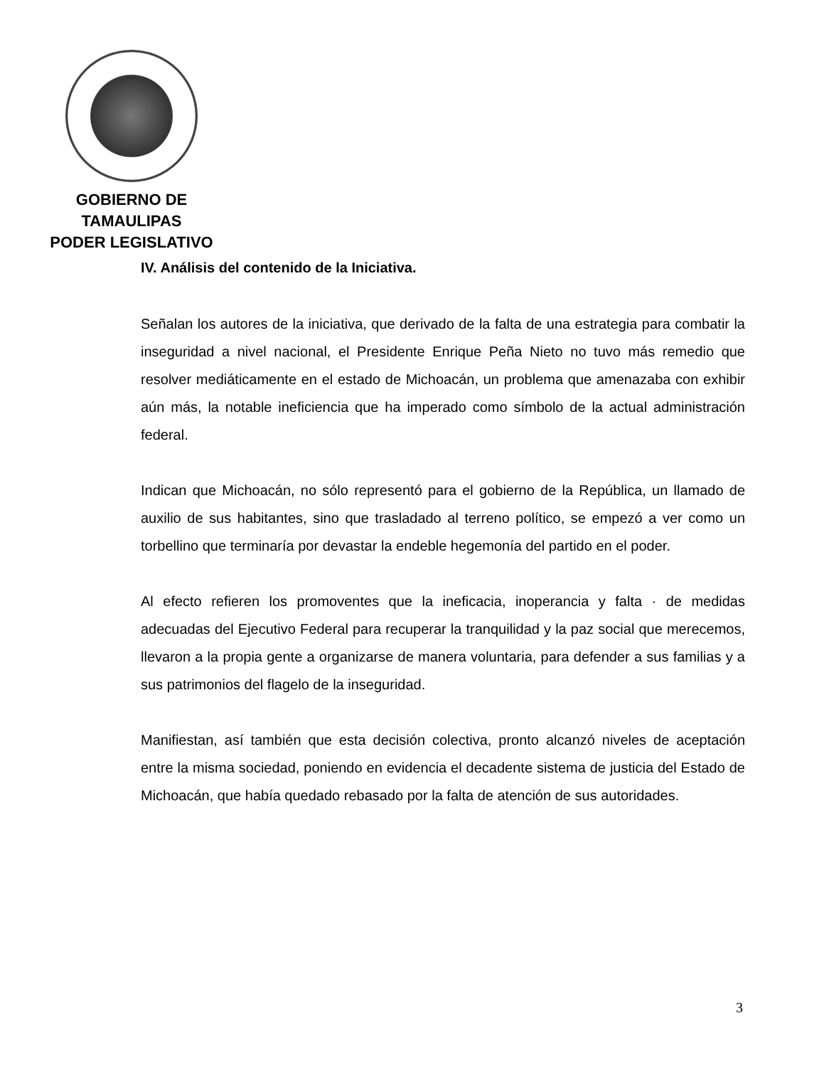GOBIERNO DE TAMAULIPAS
PODER LEGISLATIVO
IV. Análisis del contenido de la Iniciativa.
Señalan los autores de la iniciativa, que derivado de la falta de una estrategia para combatir la inseguridad a nivel nacional, el Presidente Enrique Peña Nieto no tuvo más remedio que resolver mediáticamente en el estado de Michoacán, un problema que amenazaba con exhibir aún más, la notable ineficiencia que ha imperado como símbolo de la actual administración federal.
Indican que Michoacán, no sólo representó para el gobierno de la República, un llamado de auxilio de sus habitantes, sino que trasladado al terreno político, se empezó a ver como un torbellino que terminaría por devastar la endeble hegemonía del partido en el poder.
Al efecto refieren los promoventes que la ineficacia, inoperancia y falta · de medidas adecuadas del Ejecutivo Federal para recuperar la tranquilidad y la paz social que merecemos, llevaron a la propia gente a organizarse de manera voluntaria, para defender a sus familias y a sus patrimonios del flagelo de la inseguridad.
Manifiestan, así también que esta decisión colectiva, pronto alcanzó niveles de aceptación entre la misma sociedad, poniendo en evidencia el decadente sistema de justicia del Estado de Michoacán, que había quedado rebasado por la falta de atención de sus autoridades.
3